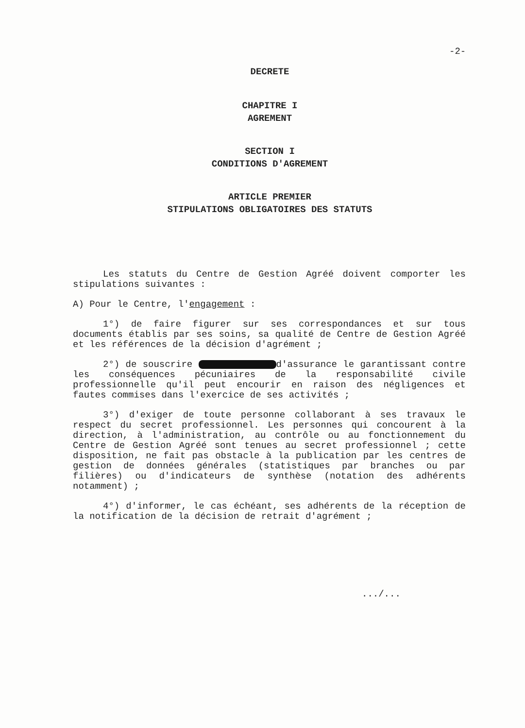-2-
DECRETE
CHAPITRE I
AGREMENT
SECTION I
CONDITIONS D'AGREMENT
ARTICLE PREMIER
STIPULATIONS OBLIGATOIRES DES STATUTS
Les statuts du Centre de Gestion Agréé doivent comporter les stipulations suivantes :
A) Pour le Centre, l'engagement :
1°) de faire figurer sur ses correspondances et sur tous documents établis par ses soins, sa qualité de Centre de Gestion Agréé et les références de la décision d'agrément ;
2°) de souscrire d'assurance le garantissant contre les conséquences pécuniaires de la responsabilité civile professionnelle qu'il peut encourir en raison des négligences et fautes commises dans l'exercice de ses activités ;
3°) d'exiger de toute personne collaborant à ses travaux le respect du secret professionnel. Les personnes qui concourent à la direction, à l'administration, au contrôle ou au fonctionnement du Centre de Gestion Agréé sont tenues au secret professionnel ; cette disposition, ne fait pas obstacle à la publication par les centres de gestion de données générales (statistiques par branches ou par filières) ou d'indicateurs de synthèse (notation des adhérents notamment) ;
4°) d'informer, le cas échéant, ses adhérents de la réception de la notification de la décision de retrait d'agrément ;
.../...